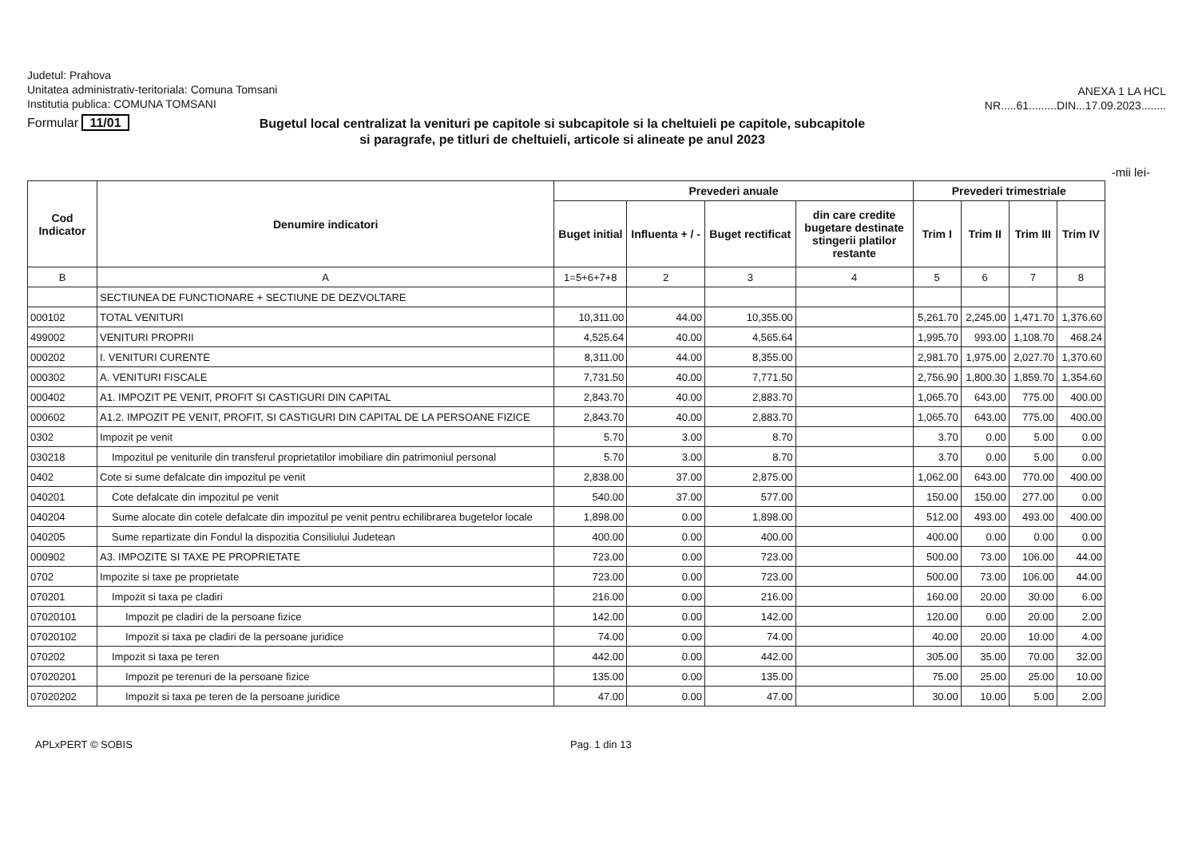Judetul: Prahova
Unitatea administrativ-teritoriala: Comuna Tomsani
Institutia publica: COMUNA TOMSANI
ANEXA 1 LA HCL
NR.....61.........DIN...17.09.2023........
Formular 11/01
Bugetul local centralizat la venituri pe capitole si subcapitole si la cheltuieli pe capitole, subcapitole si paragrafe, pe titluri de cheltuieli, articole si alineate pe anul 2023
-mii lei-
| Cod Indicator | Denumire indicatori | Prevederi anuale | | | | Prevederi trimestriale | | | |
| --- | --- | --- | --- | --- | --- | --- | --- | --- | --- |
| | | Buget initial | Influenta + / - | Buget rectificat | din care credite bugetare destinate stingerii platilor restante | Trim I | Trim II | Trim III | Trim IV |
| B | A | 1=5+6+7+8 | 2 | 3 | 4 | 5 | 6 | 7 | 8 |
| | SECTIUNEA DE FUNCTIONARE + SECTIUNE DE DEZVOLTARE | | | | | | | | |
| 000102 | TOTAL VENITURI | 10,311.00 | 44.00 | 10,355.00 | | 5,261.70 | 2,245.00 | 1,471.70 | 1,376.60 |
| 499002 | VENITURI PROPRII | 4,525.64 | 40.00 | 4,565.64 | | 1,995.70 | 993.00 | 1,108.70 | 468.24 |
| 000202 | I. VENITURI CURENTE | 8,311.00 | 44.00 | 8,355.00 | | 2,981.70 | 1,975.00 | 2,027.70 | 1,370.60 |
| 000302 | A. VENITURI FISCALE | 7,731.50 | 40.00 | 7,771.50 | | 2,756.90 | 1,800.30 | 1,859.70 | 1,354.60 |
| 000402 | A1. IMPOZIT PE VENIT, PROFIT SI CASTIGURI DIN CAPITAL | 2,843.70 | 40.00 | 2,883.70 | | 1,065.70 | 643.00 | 775.00 | 400.00 |
| 000602 | A1.2. IMPOZIT PE VENIT, PROFIT, SI CASTIGURI DIN CAPITAL DE LA PERSOANE FIZICE | 2,843.70 | 40.00 | 2,883.70 | | 1,065.70 | 643.00 | 775.00 | 400.00 |
| 0302 | Impozit pe venit | 5.70 | 3.00 | 8.70 | | 3.70 | 0.00 | 5.00 | 0.00 |
| 030218 | Impozitul pe veniturile din transferul proprietatilor imobiliare din patrimoniul personal | 5.70 | 3.00 | 8.70 | | 3.70 | 0.00 | 5.00 | 0.00 |
| 0402 | Cote si sume defalcate din impozitul pe venit | 2,838.00 | 37.00 | 2,875.00 | | 1,062.00 | 643.00 | 770.00 | 400.00 |
| 040201 | Cote defalcate din impozitul pe venit | 540.00 | 37.00 | 577.00 | | 150.00 | 150.00 | 277.00 | 0.00 |
| 040204 | Sume alocate din cotele defalcate din impozitul pe venit pentru echilibrarea bugetelor locale | 1,898.00 | 0.00 | 1,898.00 | | 512.00 | 493.00 | 493.00 | 400.00 |
| 040205 | Sume repartizate din Fondul la dispozitia Consiliului Judetean | 400.00 | 0.00 | 400.00 | | 400.00 | 0.00 | 0.00 | 0.00 |
| 000902 | A3. IMPOZITE SI TAXE PE PROPRIETATE | 723.00 | 0.00 | 723.00 | | 500.00 | 73.00 | 106.00 | 44.00 |
| 0702 | Impozite si taxe pe proprietate | 723.00 | 0.00 | 723.00 | | 500.00 | 73.00 | 106.00 | 44.00 |
| 070201 | Impozit si taxa pe cladiri | 216.00 | 0.00 | 216.00 | | 160.00 | 20.00 | 30.00 | 6.00 |
| 07020101 | Impozit pe cladiri de la persoane fizice | 142.00 | 0.00 | 142.00 | | 120.00 | 0.00 | 20.00 | 2.00 |
| 07020102 | Impozit si taxa pe cladiri de la persoane juridice | 74.00 | 0.00 | 74.00 | | 40.00 | 20.00 | 10.00 | 4.00 |
| 070202 | Impozit si taxa pe teren | 442.00 | 0.00 | 442.00 | | 305.00 | 35.00 | 70.00 | 32.00 |
| 07020201 | Impozit pe terenuri de la persoane fizice | 135.00 | 0.00 | 135.00 | | 75.00 | 25.00 | 25.00 | 10.00 |
| 07020202 | Impozit si taxa pe teren de la persoane juridice | 47.00 | 0.00 | 47.00 | | 30.00 | 10.00 | 5.00 | 2.00 |
APLxPERT © SOBIS Pag. 1 din 13